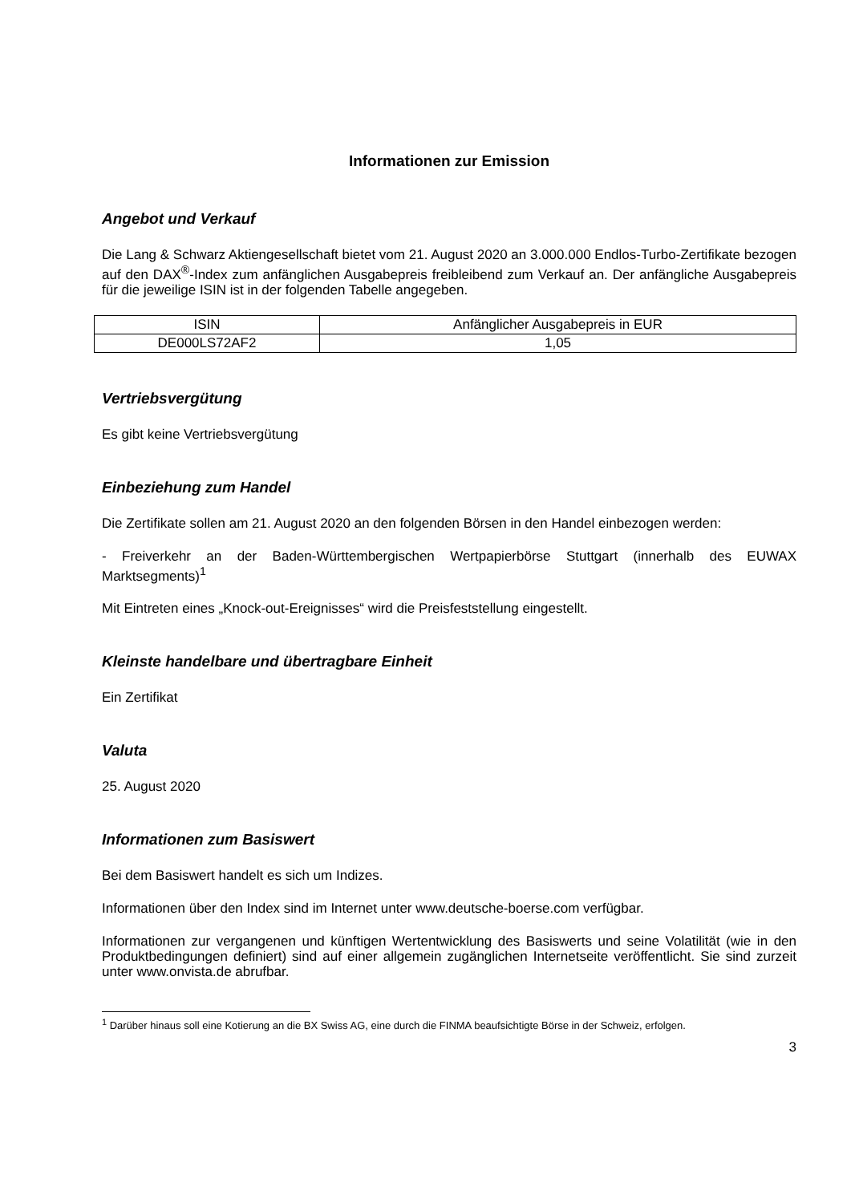Informationen zur Emission
Angebot und Verkauf
Die Lang & Schwarz Aktiengesellschaft bietet vom 21. August 2020 an 3.000.000 Endlos-Turbo-Zertifikate bezogen auf den DAX<sup>®</sup>-Index zum anfänglichen Ausgabepreis freibleibend zum Verkauf an. Der anfängliche Ausgabepreis für die jeweilige ISIN ist in der folgenden Tabelle angegeben.
| ISIN | Anfänglicher Ausgabepreis in EUR |
| DE000LS72AF2 | 1,05 |
Vertriebsvergütung
Es gibt keine Vertriebsvergütung
Einbeziehung zum Handel
Die Zertifikate sollen am 21. August 2020 an den folgenden Börsen in den Handel einbezogen werden:
- Freiverkehr an der Baden-Württembergischen Wertpapierbörse Stuttgart (innerhalb des EUWAX Marktsegments)<sup>1</sup>
Mit Eintreten eines „Knock-out-Ereignisses“ wird die Preisfeststellung eingestellt.
Kleinste handelbare und übertragbare Einheit
Ein Zertifikat
Valuta
25. August 2020
Informationen zum Basiswert
Bei dem Basiswert handelt es sich um Indizes.
Informationen über den Index sind im Internet unter www.deutsche-boerse.com verfügbar.
Informationen zur vergangenen und künftigen Wertentwicklung des Basiswerts und seine Volatilität (wie in den Produktbedingungen definiert) sind auf einer allgemein zugänglichen Internetseite veröffentlicht. Sie sind zurzeit unter www.onvista.de abrufbar.
<sup>1</sup> Darüber hinaus soll eine Kotierung an die BX Swiss AG, eine durch die FINMA beaufsichtigte Börse in der Schweiz, erfolgen.
3